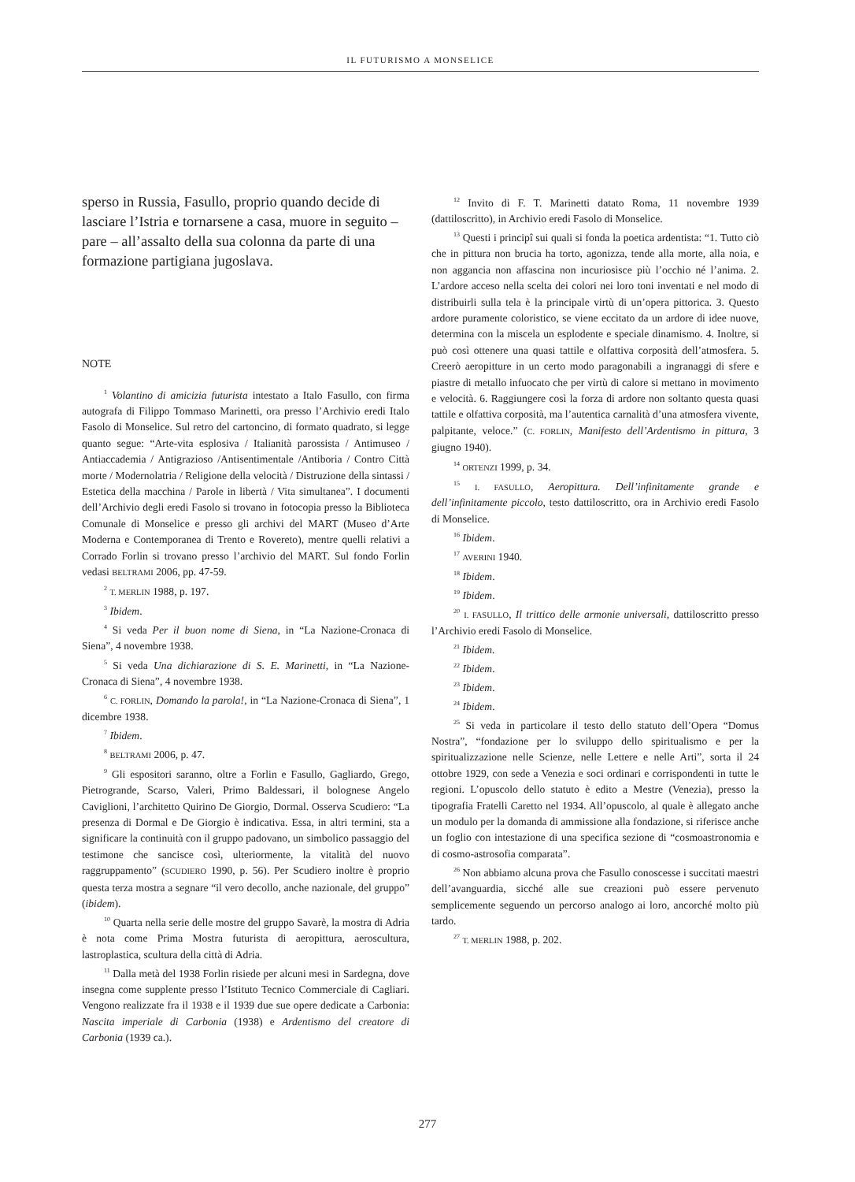IL FUTURISMO A MONSELICE
sperso in Russia, Fasullo, proprio quando decide di lasciare l’Istria e tornarsene a casa, muore in seguito – pare – all’assalto della sua colonna da parte di una formazione partigiana jugoslava.
NOTE
<sup>1</sup> Volantino di amicizia futurista intestato a Italo Fasullo, con firma autografa di Filippo Tommaso Marinetti, ora presso l’Archivio eredi Italo Fasolo di Monselice. Sul retro del cartoncino, di formato quadrato, si legge quanto segue: “Arte-vita esplosiva / Italianità parossista / Antimuseo / Antiaccademia / Antigrazioso /Antisentimentale /Antiboria / Contro Città morte / Modernolatria / Religione della velocità / Distruzione della sintassi / Estetica della macchina / Parole in libertà / Vita simultanea”. I documenti dell’Archivio degli eredi Fasolo si trovano in fotocopia presso la Biblioteca Comunale di Monselice e presso gli archivi del MART (Museo d’Arte Moderna e Contemporanea di Trento e Rovereto), mentre quelli relativi a Corrado Forlin si trovano presso l’archivio del MART. Sul fondo Forlin vedasi BELTRAMI 2006, pp. 47-59.
<sup>2</sup> T. MERLIN 1988, p. 197.
<sup>3</sup> Ibidem.
<sup>4</sup> Si veda Per il buon nome di Siena, in “La Nazione-Cronaca di Siena”, 4 novembre 1938.
<sup>5</sup> Si veda Una dichiarazione di S. E. Marinetti, in “La Nazione-Cronaca di Siena”, 4 novembre 1938.
<sup>6</sup> C. FORLIN, Domando la parola!, in “La Nazione-Cronaca di Siena”, 1 dicembre 1938.
<sup>7</sup> Ibidem.
<sup>8</sup> BELTRAMI 2006, p. 47.
<sup>9</sup> Gli espositori saranno, oltre a Forlin e Fasullo, Gagliardo, Grego, Pietrogrande, Scarso, Valeri, Primo Baldessari, il bolognese Angelo Caviglioni, l’architetto Quirino De Giorgio, Dormal. Osserva Scudiero: “La presenza di Dormal e De Giorgio è indicativa. Essa, in altri termini, sta a significare la continuità con il gruppo padovano, un simbolico passaggio del testimone che sancisce così, ulteriormente, la vitalità del nuovo raggruppamento” (SCUDIERO 1990, p. 56). Per Scudiero inoltre è proprio questa terza mostra a segnare “il vero decollo, anche nazionale, del gruppo” (ibidem).
<sup>10</sup> Quarta nella serie delle mostre del gruppo Savarè, la mostra di Adria è nota come Prima Mostra futurista di aeropittura, aeroscultura, lastroplastica, scultura della città di Adria.
<sup>11</sup> Dalla metà del 1938 Forlin risiede per alcuni mesi in Sardegna, dove insegna come supplente presso l’Istituto Tecnico Commerciale di Cagliari. Vengono realizzate fra il 1938 e il 1939 due sue opere dedicate a Carbonia: Nascita imperiale di Carbonia (1938) e Ardentismo del creatore di Carbonia (1939 ca.).
<sup>12</sup> Invito di F. T. Marinetti datato Roma, 11 novembre 1939 (dattiloscritto), in Archivio eredi Fasolo di Monselice.
<sup>13</sup> Questi i principî sui quali si fonda la poetica ardentista: “1. Tutto ciò che in pittura non brucia ha torto, agonizza, tende alla morte, alla noia, e non aggancia non affascina non incuriosisce più l’occhio né l’anima. 2. L’ardore acceso nella scelta dei colori nei loro toni inventati e nel modo di distribuirli sulla tela è la principale virtù di un’opera pittorica. 3. Questo ardore puramente coloristico, se viene eccitato da un ardore di idee nuove, determina con la miscela un esplodente e speciale dinamismo. 4. Inoltre, si può così ottenere una quasi tattile e olfattiva corposità dell’atmosfera. 5. Creerò aeropitture in un certo modo paragonabili a ingranaggi di sfere e piastre di metallo infuocato che per virtù di calore si mettano in movimento e velocità. 6. Raggiungere così la forza di ardore non soltanto questa quasi tattile e olfattiva corposità, ma l’autentica carnalità d’una atmosfera vivente, palpitante, veloce.” (C. FORLIN, Manifesto dell’Ardentismo in pittura, 3 giugno 1940).
<sup>14</sup> ORTENZI 1999, p. 34.
<sup>15</sup> I. FASULLO, Aeropittura. Dell’infinitamente grande e dell’infinitamente piccolo, testo dattiloscritto, ora in Archivio eredi Fasolo di Monselice.
<sup>16</sup> Ibidem.
<sup>17</sup> AVERINI 1940.
<sup>18</sup> Ibidem.
<sup>19</sup> Ibidem.
<sup>20</sup> I. FASULLO, Il trittico delle armonie universali, dattiloscritto presso l’Archivio eredi Fasolo di Monselice.
<sup>21</sup> Ibidem.
<sup>22</sup> Ibidem.
<sup>23</sup> Ibidem.
<sup>24</sup> Ibidem.
<sup>25</sup> Si veda in particolare il testo dello statuto dell’Opera “Domus Nostra”, “fondazione per lo sviluppo dello spiritualismo e per la spiritualizzazione nelle Scienze, nelle Lettere e nelle Arti”, sorta il 24 ottobre 1929, con sede a Venezia e soci ordinari e corrispondenti in tutte le regioni. L’opuscolo dello statuto è edito a Mestre (Venezia), presso la tipografia Fratelli Caretto nel 1934. All’opuscolo, al quale è allegato anche un modulo per la domanda di ammissione alla fondazione, si riferisce anche un foglio con intestazione di una specifica sezione di “cosmoastronomia e di cosmo-astrosofia comparata”.
<sup>26</sup> Non abbiamo alcuna prova che Fasullo conoscesse i succitati maestri dell’avanguardia, sicché alle sue creazioni può essere pervenuto semplicemente seguendo un percorso analogo ai loro, ancorché molto più tardo.
<sup>27</sup> T. MERLIN 1988, p. 202.
277